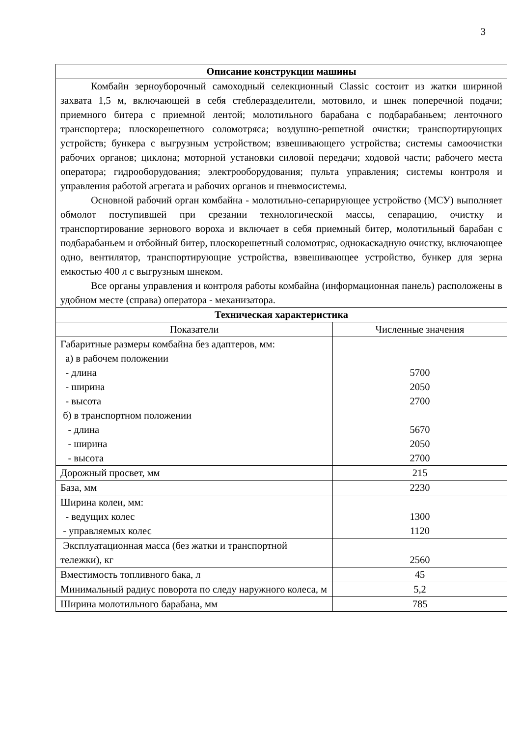3
| Описание конструкции машины | |
| --- | --- |
| Комбайн зерноуборочный самоходный селекционный Classic состоит из жатки шириной захвата 1,5 м, включающей в себя стеблеразделители, мотовило, и шнек поперечной подачи; приемного битера с приемной лентой; молотильного барабана с подбарабаньем; ленточного транспортера; плоскорешетного соломотряса; воздушно-решетной очистки; транспортирующих устройств; бункера с выгрузным устройством; взвешивающего устройства; системы самоочистки рабочих органов; циклона; моторной установки силовой передачи; ходовой части; рабочего места оператора; гидрооборудования; электрооборудования; пульта управления; системы контроля и управления работой агрегата и рабочих органов и пневмосистемы. Основной рабочий орган комбайна - молотильно-сепарирующее устройство (МСУ) выполняет обмолот поступившей при срезании технологической массы, сепарацию, очистку и транспортирование зернового вороха и включает в себя приемный битер, молотильный барабан с подбарабаньем и отбойный битер, плоскорешетный соломотряс, однокаскадную очистку, включающее одно, вентилятор, транспортирующие устройства, взвешивающее устройство, бункер для зерна емкостью 400 л с выгрузным шнеком. Все органы управления и контроля работы комбайна (информационная панель) расположены в удобном месте (справа) оператора - механизатора. | |
| Техническая характеристика | |
| Показатели | Численные значения |
| Габаритные размеры комбайна без адаптеров, мм: а) в рабочем положении - длина - ширина - высота б) в транспортном положении - длина - ширина - высота | 5700 2050 2700 5670 2050 2700 |
| Дорожный просвет, мм | 215 |
| База, мм | 2230 |
| Ширина колеи, мм: - ведущих колес - управляемых колес | 1300 1120 |
| Эксплуатационная масса (без жатки и транспортной тележки), кг | 2560 |
| Вместимость топливного бака, л | 45 |
| Минимальный радиус поворота по следу наружного колеса, м | 5,2 |
| Ширина молотильного барабана, мм | 785 |